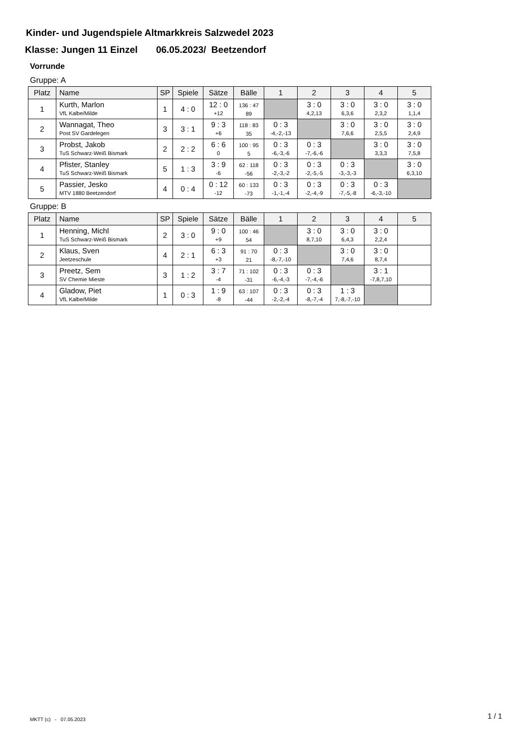Kinder- und Jugendspiele Altmarkkreis Salzwedel 2023
Klasse: Jungen 11 Einzel 06.05.2023/ Beetzendorf
Vorrunde
Gruppe: A
| Platz | Name | SP | Spiele | Sätze | Bälle | 1 | 2 | 3 | 4 | 5 |
| --- | --- | --- | --- | --- | --- | --- | --- | --- | --- | --- |
| 1 | Kurth, Marlon VfL Kalbe/Milde | 1 | 4 : 0 | 12 : 0 +12 | 136 : 47 89 | | 3 : 0 4,2,13 | 3 : 0 6,3,6 | 3 : 0 2,3,2 | 3 : 0 1,1,4 |
| 2 | Wannagat, Theo Post SV Gardelegen | 3 | 3 : 1 | 9 : 3 +6 | 118 : 83 35 | 0 : 3 -4,-2,-13 | | 3 : 0 7,6,6 | 3 : 0 2,5,5 | 3 : 0 2,4,9 |
| 3 | Probst, Jakob TuS Schwarz-Weiß Bismark | 2 | 2 : 2 | 6 : 6 0 | 100 : 95 5 | 0 : 3 -6,-3,-6 | 0 : 3 -7,-6,-6 | | 3 : 0 3,3,3 | 3 : 0 7,5,8 |
| 4 | Pfister, Stanley TuS Schwarz-Weiß Bismark | 5 | 1 : 3 | 3 : 9 -6 | 62 : 118 -56 | 0 : 3 -2,-3,-2 | 0 : 3 -2,-5,-5 | 0 : 3 -3,-3,-3 | | 3 : 0 6,3,10 |
| 5 | Passier, Jesko MTV 1880 Beetzendorf | 4 | 0 : 4 | 0 : 12 -12 | 60 : 133 -73 | 0 : 3 -1,-1,-4 | 0 : 3 -2,-4,-9 | 0 : 3 -7,-5,-8 | 0 : 3 -6,-3,-10 | |
Gruppe: B
| Platz | Name | SP | Spiele | Sätze | Bälle | 1 | 2 | 3 | 4 | 5 |
| --- | --- | --- | --- | --- | --- | --- | --- | --- | --- | --- |
| 1 | Henning, Michl TuS Schwarz-Weiß Bismark | 2 | 3 : 0 | 9 : 0 +9 | 100 : 46 54 | | 3 : 0 8,7,10 | 3 : 0 6,4,3 | 3 : 0 2,2,4 | |
| 2 | Klaus, Sven Jeetzeschule | 4 | 2 : 1 | 6 : 3 +3 | 91 : 70 21 | 0 : 3 -8,-7,-10 | | 3 : 0 7,4,6 | 3 : 0 8,7,4 | |
| 3 | Preetz, Sem SV Chemie Mieste | 3 | 1 : 2 | 3 : 7 -4 | 71 : 102 -31 | 0 : 3 -6,-4,-3 | 0 : 3 -7,-4,-6 | | 3 : 1 -7,8,7,10 | |
| 4 | Gladow, Piet VfL Kalbe/Milde | 1 | 0 : 3 | 1 : 9 -8 | 63 : 107 -44 | 0 : 3 -2,-2,-4 | 0 : 3 -8,-7,-4 | 1 : 3 7,-8,-7,-10 | | |
MKTT (c) - 07.05.2023 1 / 1